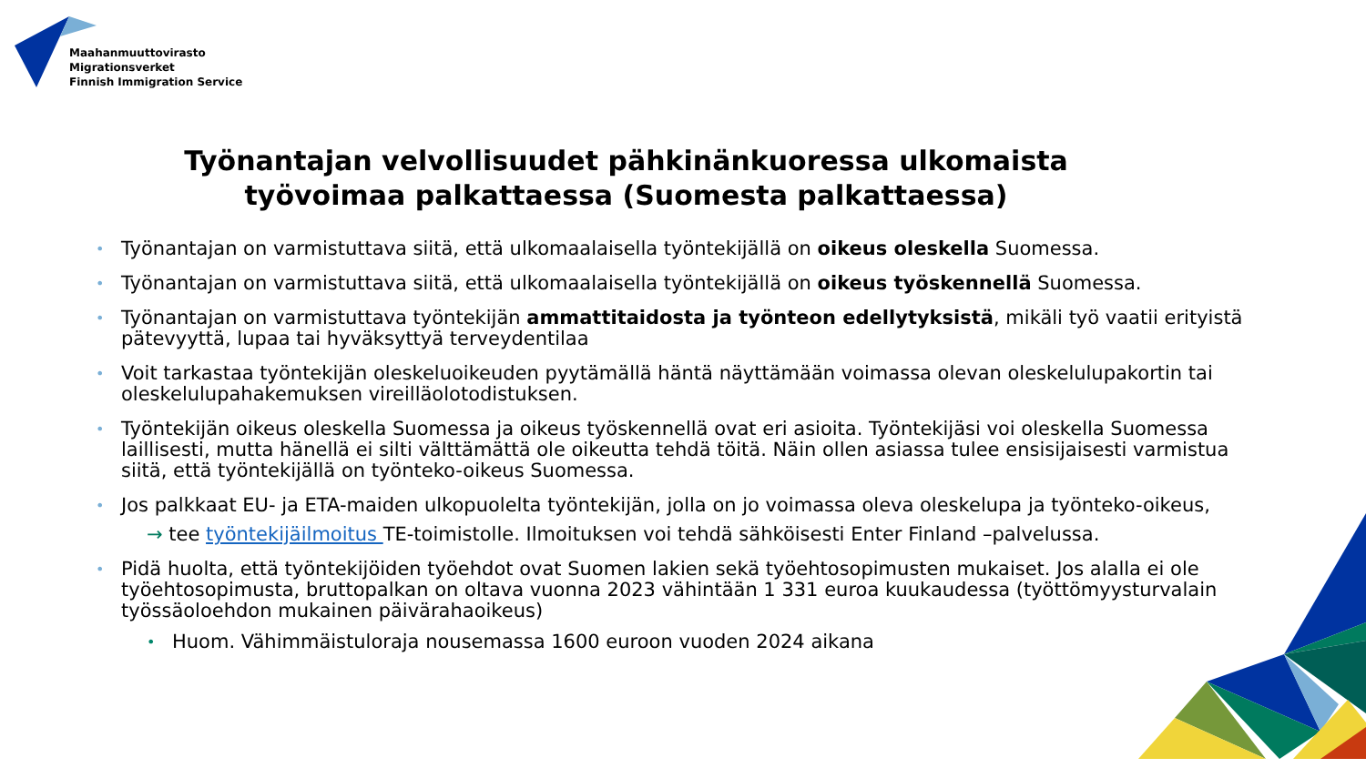Maahanmuuttovirasto
Migrationsverket
Finnish Immigration Service
Työnantajan velvollisuudet pähkinänkuoressa ulkomaista
työvoimaa palkattaessa (Suomesta palkattaessa)
• Työnantajan on varmistuttava siitä, että ulkomaalaisella työntekijällä on oikeus oleskella Suomessa.
• Työnantajan on varmistuttava siitä, että ulkomaalaisella työntekijällä on oikeus työskennellä Suomessa.
• Työnantajan on varmistuttava työntekijän ammattitaidosta ja työnteon edellytyksistä, mikäli työ vaatii erityistä pätevyyttä, lupaa tai hyväksyttyä terveydentilaa
• Voit tarkastaa työntekijän oleskeluoikeuden pyytämällä häntä näyttämään voimassa olevan oleskelulupakortin tai oleskelulupahakemuksen vireilläolotodistuksen.
• Työntekijän oikeus oleskella Suomessa ja oikeus työskennellä ovat eri asioita. Työntekijäsi voi oleskella Suomessa laillisesti, mutta hänellä ei silti välttämättä ole oikeutta tehdä töitä. Näin ollen asiassa tulee ensisijaisesti varmistua siitä, että työntekijällä on työnteko-oikeus Suomessa.
• Jos palkkaat EU- ja ETA-maiden ulkopuolelta työntekijän, jolla on jo voimassa oleva oleskelupa ja työnteko-oikeus,
→ tee työntekijäilmoitus TE-toimistolle. Ilmoituksen voi tehdä sähköisesti Enter Finland –palvelussa.
• Pidä huolta, että työntekijöiden työehdot ovat Suomen lakien sekä työehtosopimusten mukaiset. Jos alalla ei ole työehtosopimusta, bruttopalkan on oltava vuonna 2023 vähintään 1 331 euroa kuukaudessa (työttömyysturvalain työssäoloehdon mukainen päivärahaoikeus)
• Huom. Vähimmäistuloraja nousemassa 1600 euroon vuoden 2024 aikana